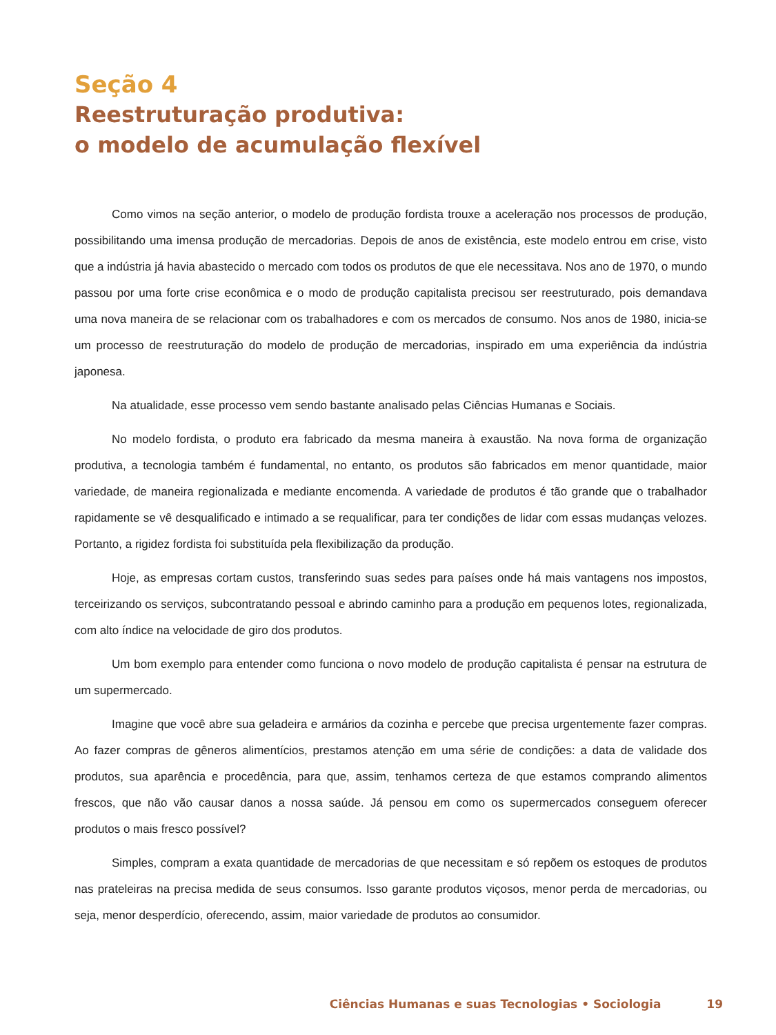Seção 4
Reestruturação produtiva:
o modelo de acumulação flexível
Como vimos na seção anterior, o modelo de produção fordista trouxe a aceleração nos processos de produção, possibilitando uma imensa produção de mercadorias. Depois de anos de existência, este modelo entrou em crise, visto que a indústria já havia abastecido o mercado com todos os produtos de que ele necessitava. Nos ano de 1970, o mundo passou por uma forte crise econômica e o modo de produção capitalista precisou ser reestruturado, pois demandava uma nova maneira de se relacionar com os trabalhadores e com os mercados de consumo. Nos anos de 1980, inicia-se um processo de reestruturação do modelo de produção de mercadorias, inspirado em uma experiência da indústria japonesa.
Na atualidade, esse processo vem sendo bastante analisado pelas Ciências Humanas e Sociais.
No modelo fordista, o produto era fabricado da mesma maneira à exaustão. Na nova forma de organização produtiva, a tecnologia também é fundamental, no entanto, os produtos são fabricados em menor quantidade, maior variedade, de maneira regionalizada e mediante encomenda. A variedade de produtos é tão grande que o trabalhador rapidamente se vê desqualificado e intimado a se requalificar, para ter condições de lidar com essas mudanças velozes. Portanto, a rigidez fordista foi substituída pela flexibilização da produção.
Hoje, as empresas cortam custos, transferindo suas sedes para países onde há mais vantagens nos impostos, terceirizando os serviços, subcontratando pessoal e abrindo caminho para a produção em pequenos lotes, regionalizada, com alto índice na velocidade de giro dos produtos.
Um bom exemplo para entender como funciona o novo modelo de produção capitalista é pensar na estrutura de um supermercado.
Imagine que você abre sua geladeira e armários da cozinha e percebe que precisa urgentemente fazer compras. Ao fazer compras de gêneros alimentícios, prestamos atenção em uma série de condições: a data de validade dos produtos, sua aparência e procedência, para que, assim, tenhamos certeza de que estamos comprando alimentos frescos, que não vão causar danos a nossa saúde. Já pensou em como os supermercados conseguem oferecer produtos o mais fresco possível?
Simples, compram a exata quantidade de mercadorias de que necessitam e só repõem os estoques de produtos nas prateleiras na precisa medida de seus consumos. Isso garante produtos viçosos, menor perda de mercadorias, ou seja, menor desperdício, oferecendo, assim, maior variedade de produtos ao consumidor.
Ciências Humanas e suas Tecnologias • Sociologia 19